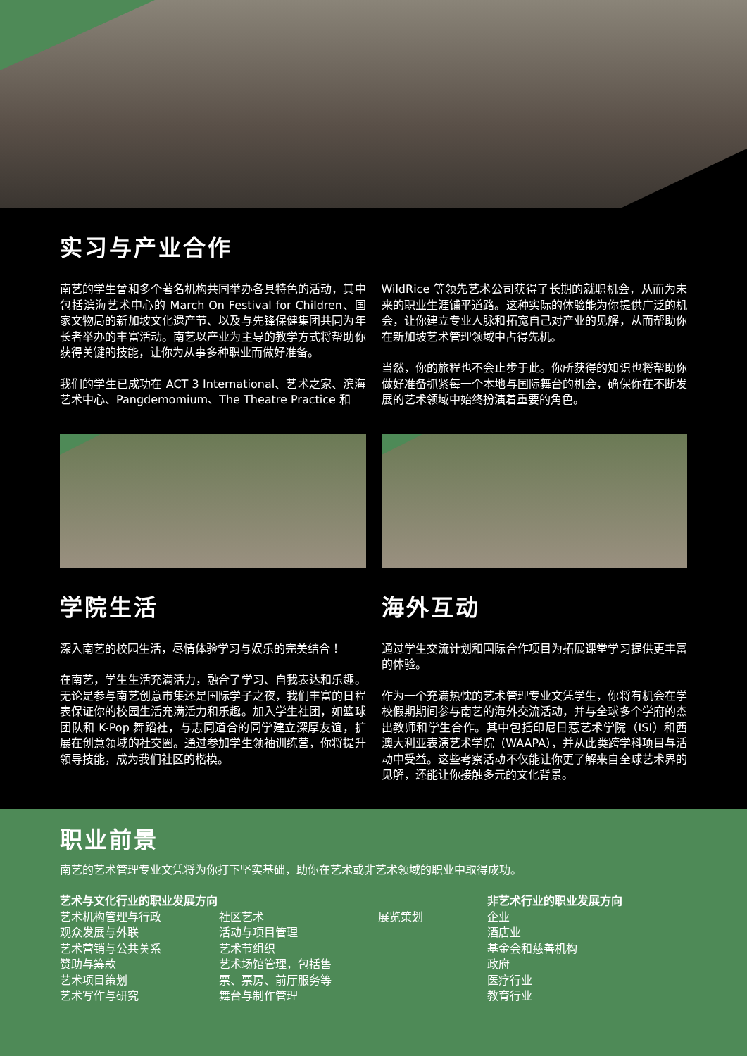实习与产业合作
南艺的学生曾和多个著名机构共同举办各具特色的活动，其中包括滨海艺术中心的 March On Festival for Children、国家文物局的新加坡文化遗产节、以及与先锋保健集团共同为年长者举办的丰富活动。南艺以产业为主导的教学方式将帮助你获得关键的技能，让你为从事多种职业而做好准备。
我们的学生已成功在 ACT 3 International、艺术之家、滨海艺术中心、Pangdemomium、The Theatre Practice 和
WildRice 等领先艺术公司获得了长期的就职机会，从而为未来的职业生涯铺平道路。这种实际的体验能为你提供广泛的机会，让你建立专业人脉和拓宽自己对产业的见解，从而帮助你在新加坡艺术管理领域中占得先机。
当然，你的旅程也不会止步于此。你所获得的知识也将帮助你做好准备抓紧每一个本地与国际舞台的机会，确保你在不断发展的艺术领域中始终扮演着重要的角色。
学院生活
深入南艺的校园生活，尽情体验学习与娱乐的完美结合！
在南艺，学生生活充满活力，融合了学习、自我表达和乐趣。无论是参与南艺创意市集还是国际学子之夜，我们丰富的日程表保证你的校园生活充满活力和乐趣。加入学生社团，如篮球团队和 K-Pop 舞蹈社，与志同道合的同学建立深厚友谊，扩展在创意领域的社交圈。通过参加学生领袖训练营，你将提升领导技能，成为我们社区的楷模。
海外互动
通过学生交流计划和国际合作项目为拓展课堂学习提供更丰富的体验。
作为一个充满热忱的艺术管理专业文凭学生，你将有机会在学校假期期间参与南艺的海外交流活动，并与全球多个学府的杰出教师和学生合作。其中包括印尼日惹艺术学院（ISI）和西澳大利亚表演艺术学院（WAAPA），并从此类跨学科项目与活动中受益。这些考察活动不仅能让你更了解来自全球艺术界的见解，还能让你接触多元的文化背景。
职业前景
南艺的艺术管理专业文凭将为你打下坚实基础，助你在艺术或非艺术领域的职业中取得成功。
艺术与文化行业的职业发展方向
艺术机构管理与行政
观众发展与外联
艺术营销与公共关系
赞助与筹款
艺术项目策划
艺术写作与研究
社区艺术
活动与项目管理
艺术节组织
艺术场馆管理，包括售
票、票房、前厅服务等
舞台与制作管理
展览策划 非艺术行业的职业发展方向
企业
酒店业
基金会和慈善机构
政府
医疗行业
教育行业